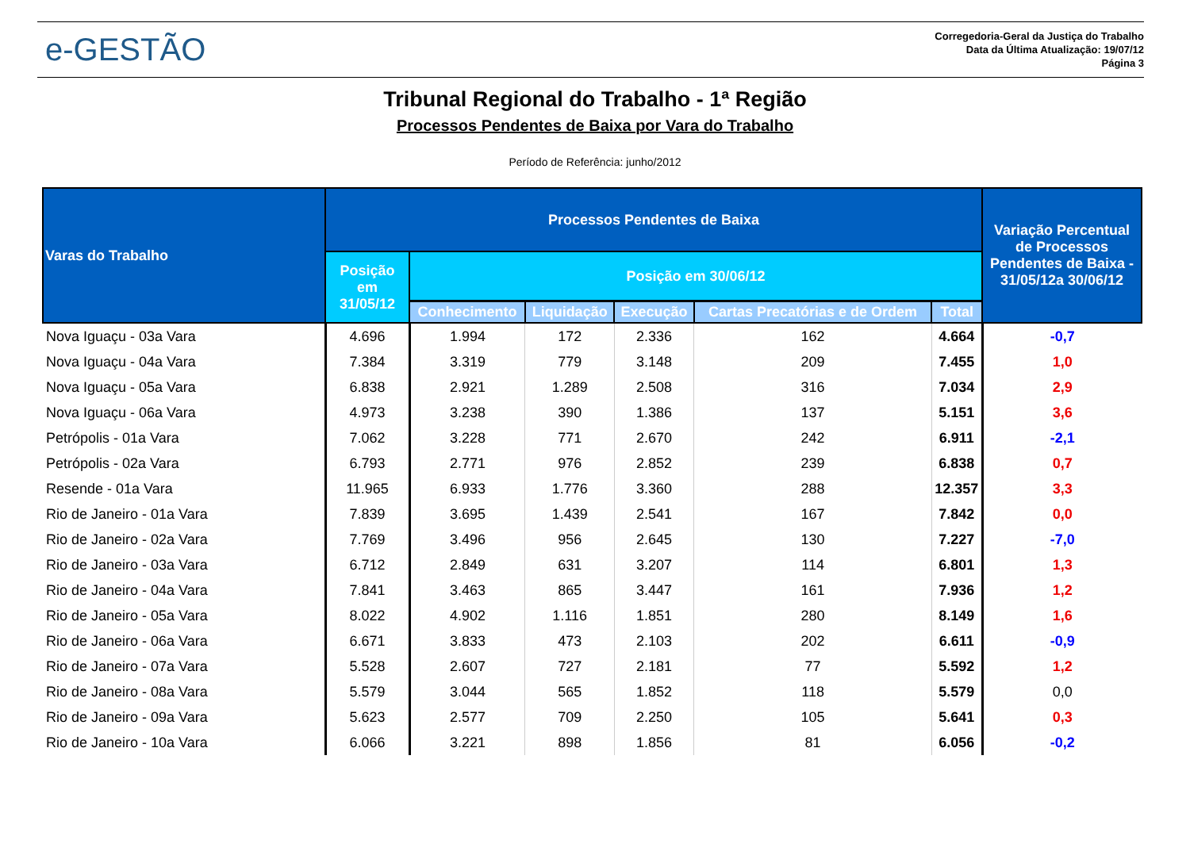e-GESTÃO
Corregedoria-Geral da Justiça do Trabalho
Data da Última Atualização: 19/07/12
Página 3
Tribunal Regional do Trabalho - 1ª Região
Processos Pendentes de Baixa por Vara do Trabalho
Período de Referência: junho/2012
| Varas do Trabalho | Processos Pendentes de Baixa | | | | | | Variação Percentual de Processos Pendentes de Baixa - 31/05/12a 30/06/12 |
| --- | --- | --- | --- | --- | --- | --- | --- |
| | Posição em 31/05/12 | Posição em 30/06/12 | | | | | |
| | | Conhecimento | Liquidação | Execução | Cartas Precatórias e de Ordem | Total | |
| Nova Iguaçu - 03a Vara | 4.696 | 1.994 | 172 | 2.336 | 162 | 4.664 | -0,7 |
| Nova Iguaçu - 04a Vara | 7.384 | 3.319 | 779 | 3.148 | 209 | 7.455 | 1,0 |
| Nova Iguaçu - 05a Vara | 6.838 | 2.921 | 1.289 | 2.508 | 316 | 7.034 | 2,9 |
| Nova Iguaçu - 06a Vara | 4.973 | 3.238 | 390 | 1.386 | 137 | 5.151 | 3,6 |
| Petrópolis - 01a Vara | 7.062 | 3.228 | 771 | 2.670 | 242 | 6.911 | -2,1 |
| Petrópolis - 02a Vara | 6.793 | 2.771 | 976 | 2.852 | 239 | 6.838 | 0,7 |
| Resende - 01a Vara | 11.965 | 6.933 | 1.776 | 3.360 | 288 | 12.357 | 3,3 |
| Rio de Janeiro - 01a Vara | 7.839 | 3.695 | 1.439 | 2.541 | 167 | 7.842 | 0,0 |
| Rio de Janeiro - 02a Vara | 7.769 | 3.496 | 956 | 2.645 | 130 | 7.227 | -7,0 |
| Rio de Janeiro - 03a Vara | 6.712 | 2.849 | 631 | 3.207 | 114 | 6.801 | 1,3 |
| Rio de Janeiro - 04a Vara | 7.841 | 3.463 | 865 | 3.447 | 161 | 7.936 | 1,2 |
| Rio de Janeiro - 05a Vara | 8.022 | 4.902 | 1.116 | 1.851 | 280 | 8.149 | 1,6 |
| Rio de Janeiro - 06a Vara | 6.671 | 3.833 | 473 | 2.103 | 202 | 6.611 | -0,9 |
| Rio de Janeiro - 07a Vara | 5.528 | 2.607 | 727 | 2.181 | 77 | 5.592 | 1,2 |
| Rio de Janeiro - 08a Vara | 5.579 | 3.044 | 565 | 1.852 | 118 | 5.579 | 0,0 |
| Rio de Janeiro - 09a Vara | 5.623 | 2.577 | 709 | 2.250 | 105 | 5.641 | 0,3 |
| Rio de Janeiro - 10a Vara | 6.066 | 3.221 | 898 | 1.856 | 81 | 6.056 | -0,2 |